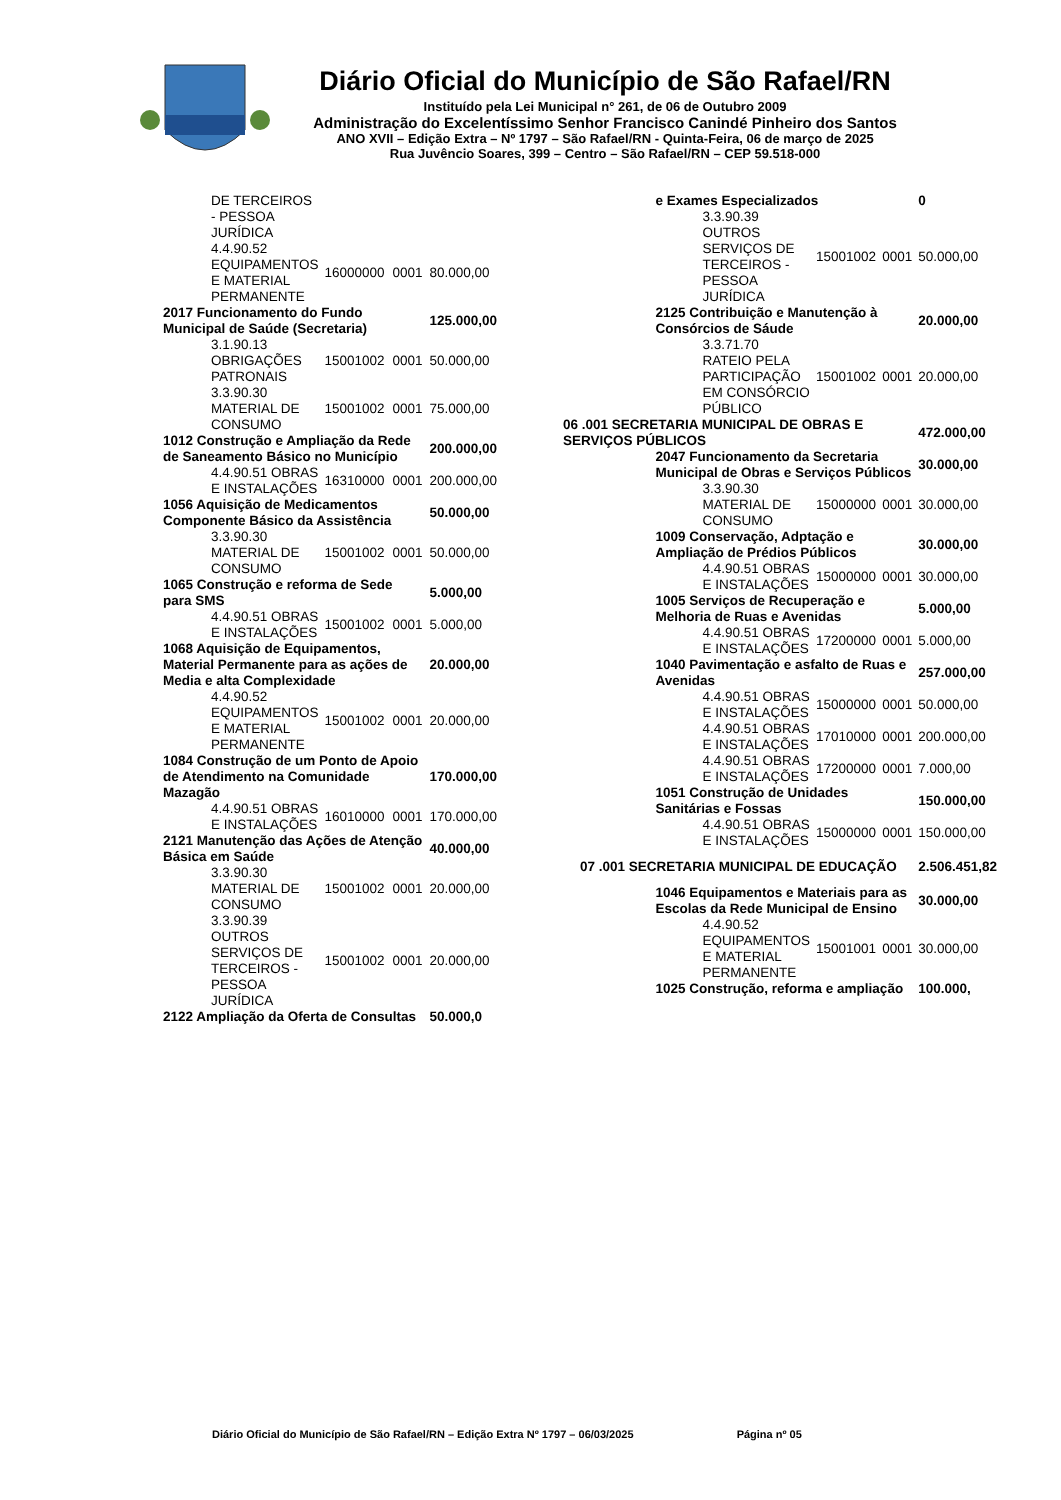Diário Oficial do Município de São Rafael/RN
Instituído pela Lei Municipal n° 261, de 06 de Outubro 2009
Administração do Excelentíssimo Senhor Francisco Canindé Pinheiro dos Santos
ANO XVII – Edição Extra – Nº 1797 – São Rafael/RN - Quinta-Feira, 06 de março de 2025
Rua Juvêncio Soares, 399 – Centro – São Rafael/RN – CEP 59.518-000
| | DE TERCEIROS - PESSOA JURÍDICA | | | |
| | 4.4.90.52 EQUIPAMENTOS E MATERIAL PERMANENTE | 16000000 | 0001 | 80.000,00 |
| 2017 Funcionamento do Fundo Municipal de Saúde (Secretaria) | | | | 125.000,00 |
| | 3.1.90.13 OBRIGAÇÕES PATRONAIS | 15001002 | 0001 | 50.000,00 |
| | 3.3.90.30 MATERIAL DE CONSUMO | 15001002 | 0001 | 75.000,00 |
| 1012 Construção e Ampliação da Rede de Saneamento Básico no Município | | | | 200.000,00 |
| | 4.4.90.51 OBRAS E INSTALAÇÕES | 16310000 | 0001 | 200.000,00 |
| 1056 Aquisição de Medicamentos Componente Básico da Assistência | | | | 50.000,00 |
| | 3.3.90.30 MATERIAL DE CONSUMO | 15001002 | 0001 | 50.000,00 |
| 1065 Construção e reforma de Sede para SMS | | | | 5.000,00 |
| | 4.4.90.51 OBRAS E INSTALAÇÕES | 15001002 | 0001 | 5.000,00 |
| 1068 Aquisição de Equipamentos, Material Permanente para as ações de Media e alta Complexidade | | | | 20.000,00 |
| | 4.4.90.52 EQUIPAMENTOS E MATERIAL PERMANENTE | 15001002 | 0001 | 20.000,00 |
| 1084 Construção de um Ponto de Apoio de Atendimento na Comunidade Mazagão | | | | 170.000,00 |
| | 4.4.90.51 OBRAS E INSTALAÇÕES | 16010000 | 0001 | 170.000,00 |
| 2121 Manutenção das Ações de Atenção Básica em Saúde | | | | 40.000,00 |
| | 3.3.90.30 MATERIAL DE CONSUMO | 15001002 | 0001 | 20.000,00 |
| | 3.3.90.39 OUTROS SERVIÇOS DE TERCEIROS - PESSOA JURÍDICA | 15001002 | 0001 | 20.000,00 |
| 2122 Ampliação da Oferta de Consultas | | | | 50.000,0 |
| | e Exames Especializados | | | 0 |
| | 3.3.90.39 OUTROS SERVIÇOS DE TERCEIROS - PESSOA JURÍDICA | 15001002 | 0001 | 50.000,00 |
| | 2125 Contribuição e Manutenção à Consórcios de Sáude | | | 20.000,00 |
| | 3.3.71.70 RATEIO PELA PARTICIPAÇÃO EM CONSÓRCIO PÚBLICO | 15001002 | 0001 | 20.000,00 |
| 06 .001 SECRETARIA MUNICIPAL DE OBRAS E SERVIÇOS PÚBLICOS | | | | 472.000,00 |
| | 2047 Funcionamento da Secretaria Municipal de Obras e Serviços Públicos | | | 30.000,00 |
| | 3.3.90.30 MATERIAL DE CONSUMO | 15000000 | 0001 | 30.000,00 |
| | 1009 Conservação, Adptação e Ampliação de Prédios Públicos | | | 30.000,00 |
| | 4.4.90.51 OBRAS E INSTALAÇÕES | 15000000 | 0001 | 30.000,00 |
| | 1005 Serviços de Recuperação e Melhoria de Ruas e Avenidas | | | 5.000,00 |
| | 4.4.90.51 OBRAS E INSTALAÇÕES | 17200000 | 0001 | 5.000,00 |
| | 1040 Pavimentação e asfalto de Ruas e Avenidas | | | 257.000,00 |
| | 4.4.90.51 OBRAS E INSTALAÇÕES | 15000000 | 0001 | 50.000,00 |
| | 4.4.90.51 OBRAS E INSTALAÇÕES | 17010000 | 0001 | 200.000,00 |
| | 4.4.90.51 OBRAS E INSTALAÇÕES | 17200000 | 0001 | 7.000,00 |
| | 1051 Construção de Unidades Sanitárias e Fossas | | | 150.000,00 |
| | 4.4.90.51 OBRAS E INSTALAÇÕES | 15000000 | 0001 | 150.000,00 |
| 07 .001 SECRETARIA MUNICIPAL DE EDUCAÇÃO | | | | 2.506.451,82 |
| | 1046 Equipamentos e Materiais para as Escolas da Rede Municipal de Ensino | | | 30.000,00 |
| | 4.4.90.52 EQUIPAMENTOS E MATERIAL PERMANENTE | 15001001 | 0001 | 30.000,00 |
| | 1025 Construção, reforma e ampliação | | | 100.000, |
Diário Oficial do Município de São Rafael/RN – Edição Extra Nº 1797 – 06/03/2025 Página nº 05